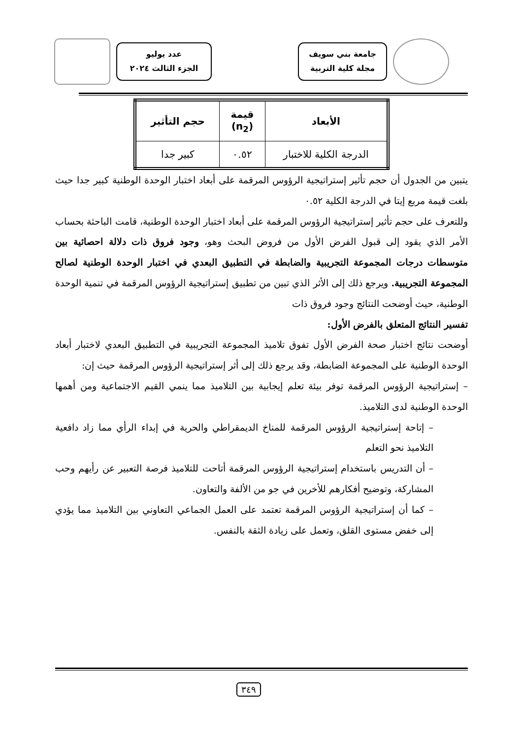جامعة بني سويف
مجلة كلية التربية
عدد يوليو
الجزء الثالث ٢٠٢٤
| الأبعاد | قيمة (n<sub>2</sub>) | حجم التأثير |
| --- | --- | --- |
| الدرجة الكلية للاختبار | ٠.٥٢ | كبير جدا |
يتبين من الجدول أن حجم تأثير إستراتيجية الرؤوس المرقمة على أبعاد اختبار الوحدة الوطنية كبير جدا حيث بلغت قيمة مربع إيتا في الدرجة الكلية ٠.٥٢
وللتعرف على حجم تأثير إستراتيجية الرؤوس المرقمة على أبعاد اختبار الوحدة الوطنية، قامت الباحثة بحساب
الأمر الذي يقود إلى قبول الفرض الأول من فروض البحث وهو، وجود فروق ذات دلالة احصائية بين متوسطات درجات المجموعة التجريبية والضابطة في التطبيق البعدي في اختبار الوحدة الوطنية لصالح المجموعة التجريبية. ويرجع ذلك إلى الأثر الذي تبين من تطبيق إستراتيجية الرؤوس المرقمة في تنمية الوحدة الوطنية، حيث أوضحت النتائج وجود فروق ذات
تفسير النتائج المتعلق بالفرض الأول:
أوضحت نتائج اختبار صحة الفرض الأول تفوق تلاميذ المجموعة التجريبية في التطبيق البعدي لاختبار أبعاد الوحدة الوطنية على المجموعة الضابطة، وقد يرجع ذلك إلى أثر إستراتيجية الرؤوس المرقمة حيث إن:
– إستراتيجية الرؤوس المرقمة توفر بيئة تعلم إيجابية بين التلاميذ مما ينمي القيم الاجتماعية ومن أهمها الوحدة الوطنية لدى التلاميذ.
– إتاحة إستراتيجية الرؤوس المرقمة للمناخ الديمقراطي والحرية في إبداء الرأي مما زاد دافعية التلاميذ نحو التعلم
– أن التدريس باستخدام إستراتيجية الرؤوس المرقمة أتاحت للتلاميذ فرصة التعبير عن رأيهم وحب المشاركة، وتوضيح أفكارهم للأخرين في جو من الألفة والتعاون.
– كما أن إستراتيجية الرؤوس المرقمة تعتمد على العمل الجماعي التعاوني بين التلاميذ مما يؤدي إلى خفض مستوى القلق، وتعمل على زيادة الثقة بالنفس.
٣٤٩